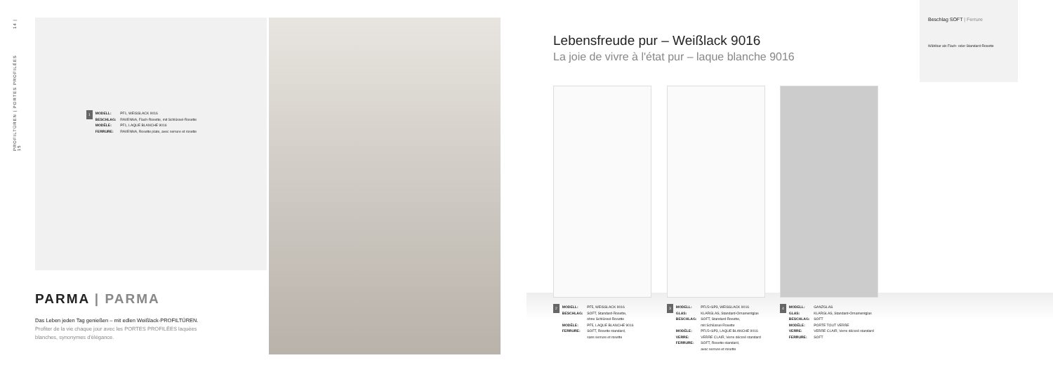PROFILTÜREN | PORTES PROFILÉES 14 | 15
1
MODELL: PF1, WEISSLACK 9016
BESCHLAG: RAVENNA, Flach-Rosette, mit Schlüssel-Rosette
MODÈLE: PF1, LAQUE BLANCHE 9016
FERRURE: RAVENNA, Rosette plate, avec serrure et rosette
PARMA | PARMA
Das Leben jeden Tag genießen – mit edlen Weißlack-PROFILTÜREN.
Profiter de la vie chaque jour avec les PORTES PROFILÉES laquées blanches, synonymes d'élégance.
Lebensfreude pur – Weißlack 9016
La joie de vivre à l'état pur – laque blanche 9016
Beschlag SOFT | Ferrure
Wählbar als Flach- oder Standard-Rosette
2
MODELL: PF5, WEISSLACK 9016
BESCHLAG: SOFT, Standard-Rosette,
ohne Schlüssel-Rosette
MODÈLE: PF5, LAQUE BLANCHE 9016
FERRURE: SOFT, Rosette standard,
sans serrure et rosette
3
MODELL: PFL5+SP3, WEISSLACK 9016
GLAS: KLARGLAS, Standard-Ornamentglas
BESCHLAG: SOFT, Standard-Rosette,
mit Schlüssel-Rosette
MODÈLE: PFL5+SP3, LAQUE BLANCHE 9016
VERRE: VERRE CLAIR, Verre décoré standard
FERRURE: SOFT, Rosette standard,
avec serrure et rosette
4
MODELL: GANZGLAS
GLAS: KLARGLAS, Standard-Ornamentglas
BESCHLAG: SOFT
MODÈLE: PORTE TOUT VERRE
VERRE: VERRE CLAIR, Verre décoré standard
FERRURE: SOFT